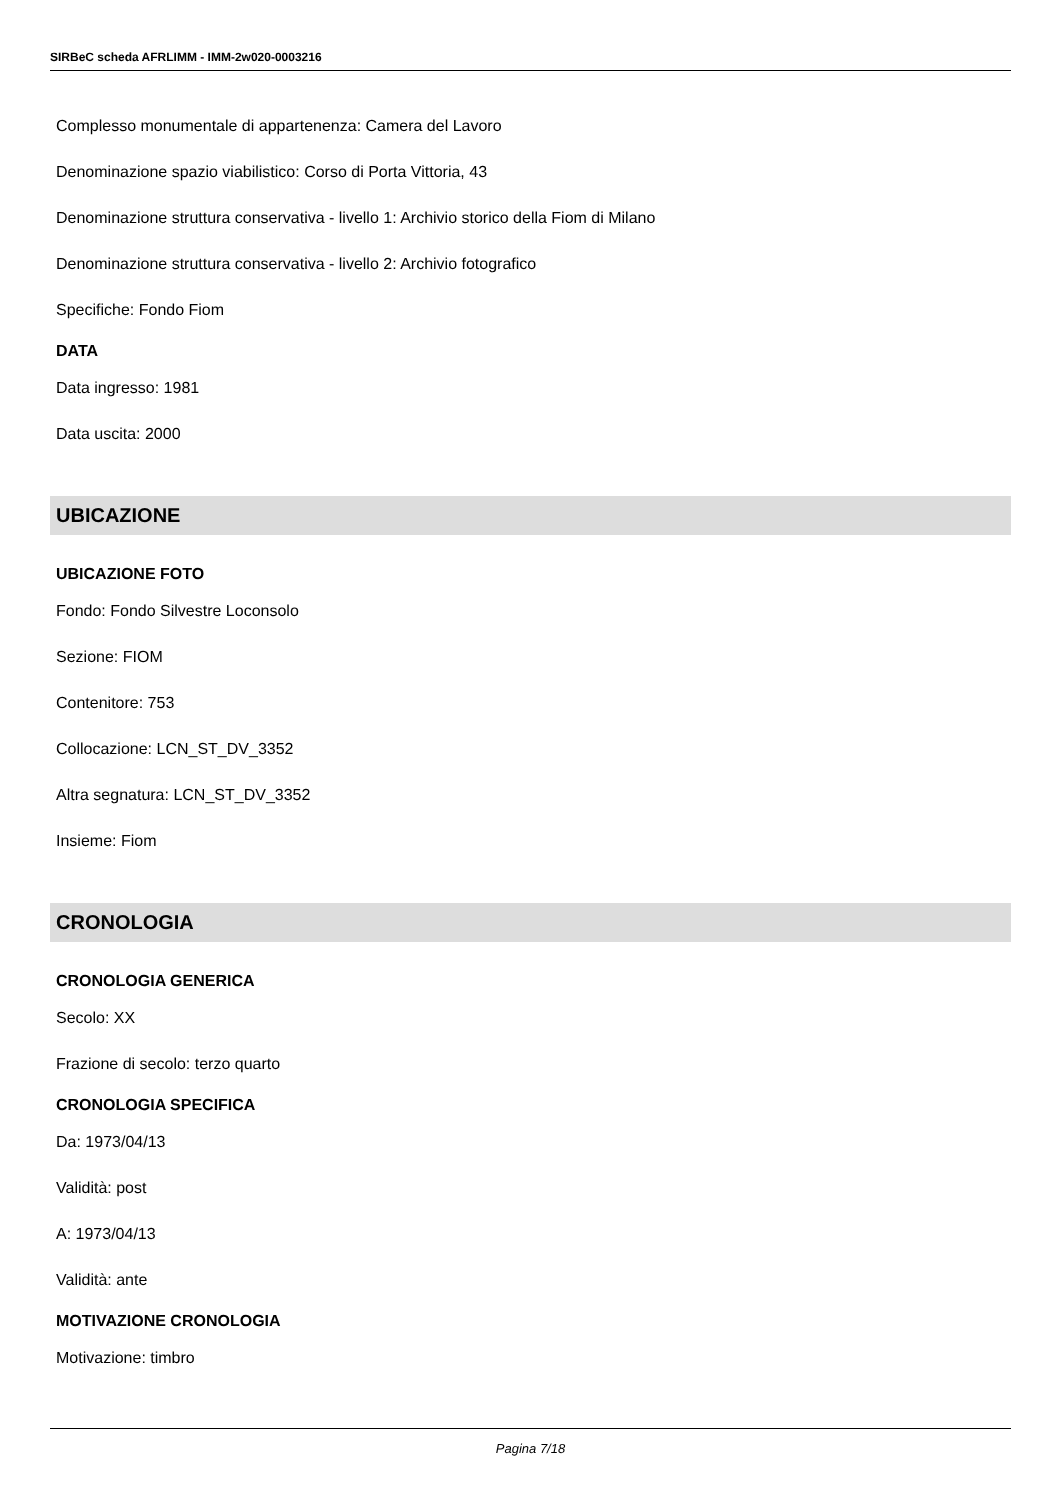SIRBeC scheda AFRLIMM - IMM-2w020-0003216
Complesso monumentale di appartenenza: Camera del Lavoro
Denominazione spazio viabilistico: Corso di Porta Vittoria, 43
Denominazione struttura conservativa - livello 1: Archivio storico della Fiom di Milano
Denominazione struttura conservativa - livello 2: Archivio fotografico
Specifiche: Fondo Fiom
DATA
Data ingresso: 1981
Data uscita: 2000
UBICAZIONE
UBICAZIONE FOTO
Fondo: Fondo Silvestre Loconsolo
Sezione: FIOM
Contenitore: 753
Collocazione: LCN_ST_DV_3352
Altra segnatura: LCN_ST_DV_3352
Insieme: Fiom
CRONOLOGIA
CRONOLOGIA GENERICA
Secolo: XX
Frazione di secolo: terzo quarto
CRONOLOGIA SPECIFICA
Da: 1973/04/13
Validità: post
A: 1973/04/13
Validità: ante
MOTIVAZIONE CRONOLOGIA
Motivazione: timbro
Pagina 7/18